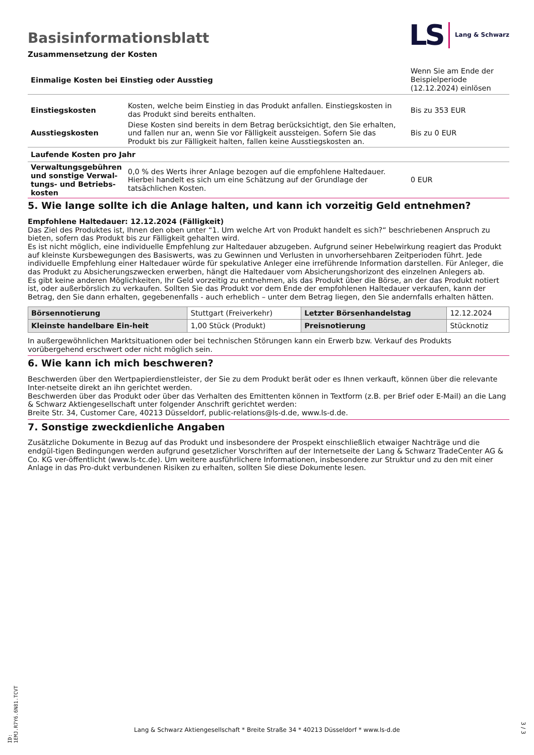Basisinformationsblatt
Zusammensetzung der Kosten
LS Lang & Schwarz
| Einmalige Kosten bei Einstieg oder Ausstieg | | Wenn Sie am Ende der Beispielperiode (12.12.2024) einlösen |
| Einstiegskosten | Kosten, welche beim Einstieg in das Produkt anfallen. Einstiegskosten in das Produkt sind bereits enthalten. | Bis zu 353 EUR |
| Ausstiegskosten | Diese Kosten sind bereits in dem Betrag berücksichtigt, den Sie erhalten, und fallen nur an, wenn Sie vor Fälligkeit aussteigen. Sofern Sie das Produkt bis zur Fälligkeit halten, fallen keine Ausstiegskosten an. | Bis zu 0 EUR |
| Laufende Kosten pro Jahr | | |
| Verwaltungsgebühren und sonstige Verwal-tungs- und Betriebs-kosten | 0,0 % des Werts ihrer Anlage bezogen auf die empfohlene Haltedauer. Hierbei handelt es sich um eine Schätzung auf der Grundlage der tatsächlichen Kosten. | 0 EUR |
5. Wie lange sollte ich die Anlage halten, und kann ich vorzeitig Geld entnehmen?
Empfohlene Haltedauer: 12.12.2024 (Fälligkeit)
Das Ziel des Produktes ist, Ihnen den oben unter “1. Um welche Art von Produkt handelt es sich?“ beschriebenen Anspruch zu bieten, sofern das Produkt bis zur Fälligkeit gehalten wird.
Es ist nicht möglich, eine individuelle Empfehlung zur Haltedauer abzugeben. Aufgrund seiner Hebelwirkung reagiert das Produkt auf kleinste Kursbewegungen des Basiswerts, was zu Gewinnen und Verlusten in unvorhersehbaren Zeitperioden führt. Jede individuelle Empfehlung einer Haltedauer würde für spekulative Anleger eine irreführende Information darstellen. Für Anleger, die das Produkt zu Absicherungszwecken erwerben, hängt die Haltedauer vom Absicherungshorizont des einzelnen Anlegers ab.
Es gibt keine anderen Möglichkeiten, Ihr Geld vorzeitig zu entnehmen, als das Produkt über die Börse, an der das Produkt notiert ist, oder außerbörslich zu verkaufen. Sollten Sie das Produkt vor dem Ende der empfohlenen Haltedauer verkaufen, kann der Betrag, den Sie dann erhalten, gegebenenfalls - auch erheblich – unter dem Betrag liegen, den Sie andernfalls erhalten hätten.
| Börsennotierung | Stuttgart (Freiverkehr) | Letzter Börsenhandelstag | 12.12.2024 |
| Kleinste handelbare Ein-heit | 1,00 Stück (Produkt) | Preisnotierung | Stücknotiz |
In außergewöhnlichen Marktsituationen oder bei technischen Störungen kann ein Erwerb bzw. Verkauf des Produkts vorübergehend erschwert oder nicht möglich sein.
6. Wie kann ich mich beschweren?
Beschwerden über den Wertpapierdienstleister, der Sie zu dem Produkt berät oder es Ihnen verkauft, können über die relevante Inter-netseite direkt an ihn gerichtet werden.
Beschwerden über das Produkt oder über das Verhalten des Emittenten können in Textform (z.B. per Brief oder E-Mail) an die Lang & Schwarz Aktiengesellschaft unter folgender Anschrift gerichtet werden:
Breite Str. 34, Customer Care, 40213 Düsseldorf, public-relations@ls-d.de, www.ls-d.de.
7. Sonstige zweckdienliche Angaben
Zusätzliche Dokumente in Bezug auf das Produkt und insbesondere der Prospekt einschließlich etwaiger Nachträge und die endgül-tigen Bedingungen werden aufgrund gesetzlicher Vorschriften auf der Internetseite der Lang & Schwarz TradeCenter AG & Co. KG ver-öffentlicht (www.ls-tc.de). Um weitere ausführlichere Informationen, insbesondere zur Struktur und zu den mit einer Anlage in das Pro-dukt verbundenen Risiken zu erhalten, sollten Sie diese Dokumente lesen.
ID: 1EMJ.R7Y6.6N81.TCVT
Lang & Schwarz Aktiengesellschaft * Breite Straße 34 * 40213 Düsseldorf * www.ls-d.de 3 / 3